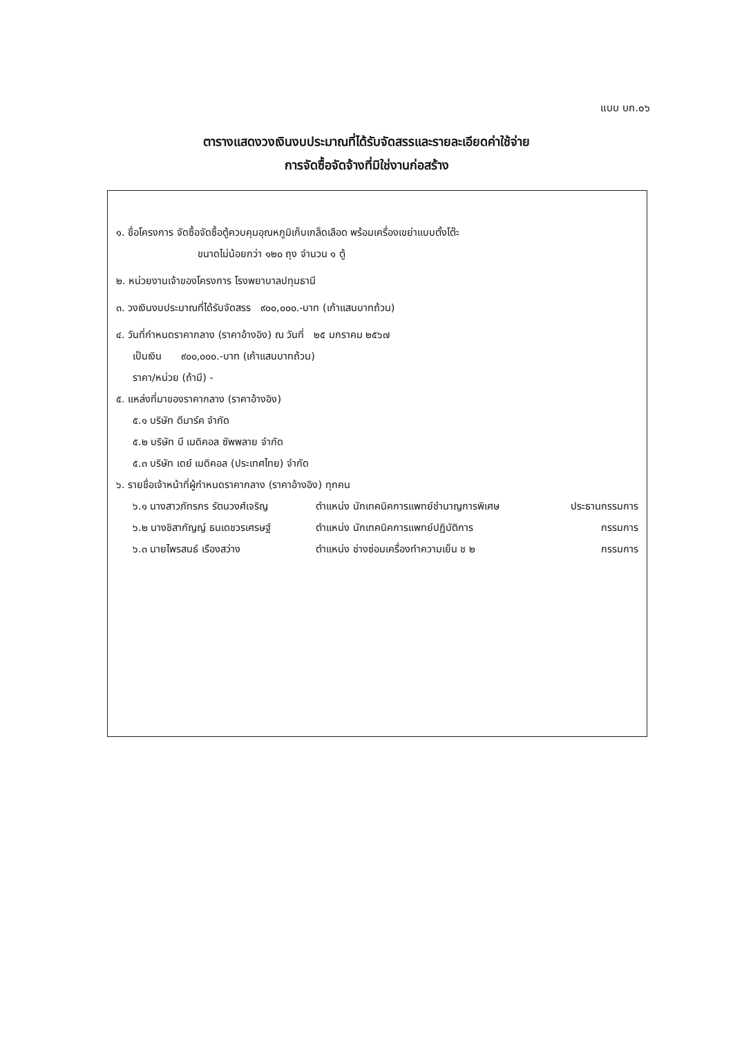แบบ บก.๐๖
ตารางแสดงวงเงินงบประมาณที่ได้รับจัดสรรและรายละเอียดค่าใช้จ่าย
การจัดซื้อจัดจ้างที่มิใช่งานก่อสร้าง
๑. ชื่อโครงการ จัดซื้อจัดซื้อตู้ควบคุมอุณหภูมิเก็บเกล็ดเลือด พร้อมเครื่องเขย่าแบบตั้งโต๊ะ
ขนาดไม่น้อยกว่า ๑๒๐ ถุง จำนวน ๑ ตู้
๒. หน่วยงานเจ้าของโครงการ โรงพยาบาลปทุมธานี
๓. วงเงินงบประมาณที่ได้รับจัดสรร ๙๐๐,๐๐๐.-บาท (เก้าแสนบาทถ้วน)
๔. วันที่กำหนดราคากลาง (ราคาอ้างอิง) ณ วันที่ ๒๕ มกราคม ๒๕๖๗
เป็นเงิน ๙๐๐,๐๐๐.-บาท (เก้าแสนบาทถ้วน)
ราคา/หน่วย (ถ้ามี) -
๕. แหล่งที่มาของราคากลาง (ราคาอ้างอิง)
๕.๑ บริษัท ดีมาร์ค จำกัด
๕.๒ บริษัท บี เมดิคอล ซัพพลาย จำกัด
๕.๓ บริษัท เดย์ เมดิคอล (ประเทศไทย) จำกัด
๖. รายชื่อเจ้าหน้าที่ผู้กำหนดราคากลาง (ราคาอ้างอิง) ทุกคน
๖.๑ นางสาวภัทรภร รัตนวงศ์เจริญ ตำแหน่ง นักเทคนิคการแพทย์ชำนาญการพิเศษ ประธานกรรมการ
๖.๒ นางชิสากัญญ์ ธนเดชวรเศรษฐ์ ตำแหน่ง นักเทคนิคการแพทย์ปฏิบัติการ กรรมการ
๖.๓ นายไพรสนธ์ เรืองสว่าง ตำแหน่ง ช่างซ่อมเครื่องทำความเย็น ช ๒ กรรมการ